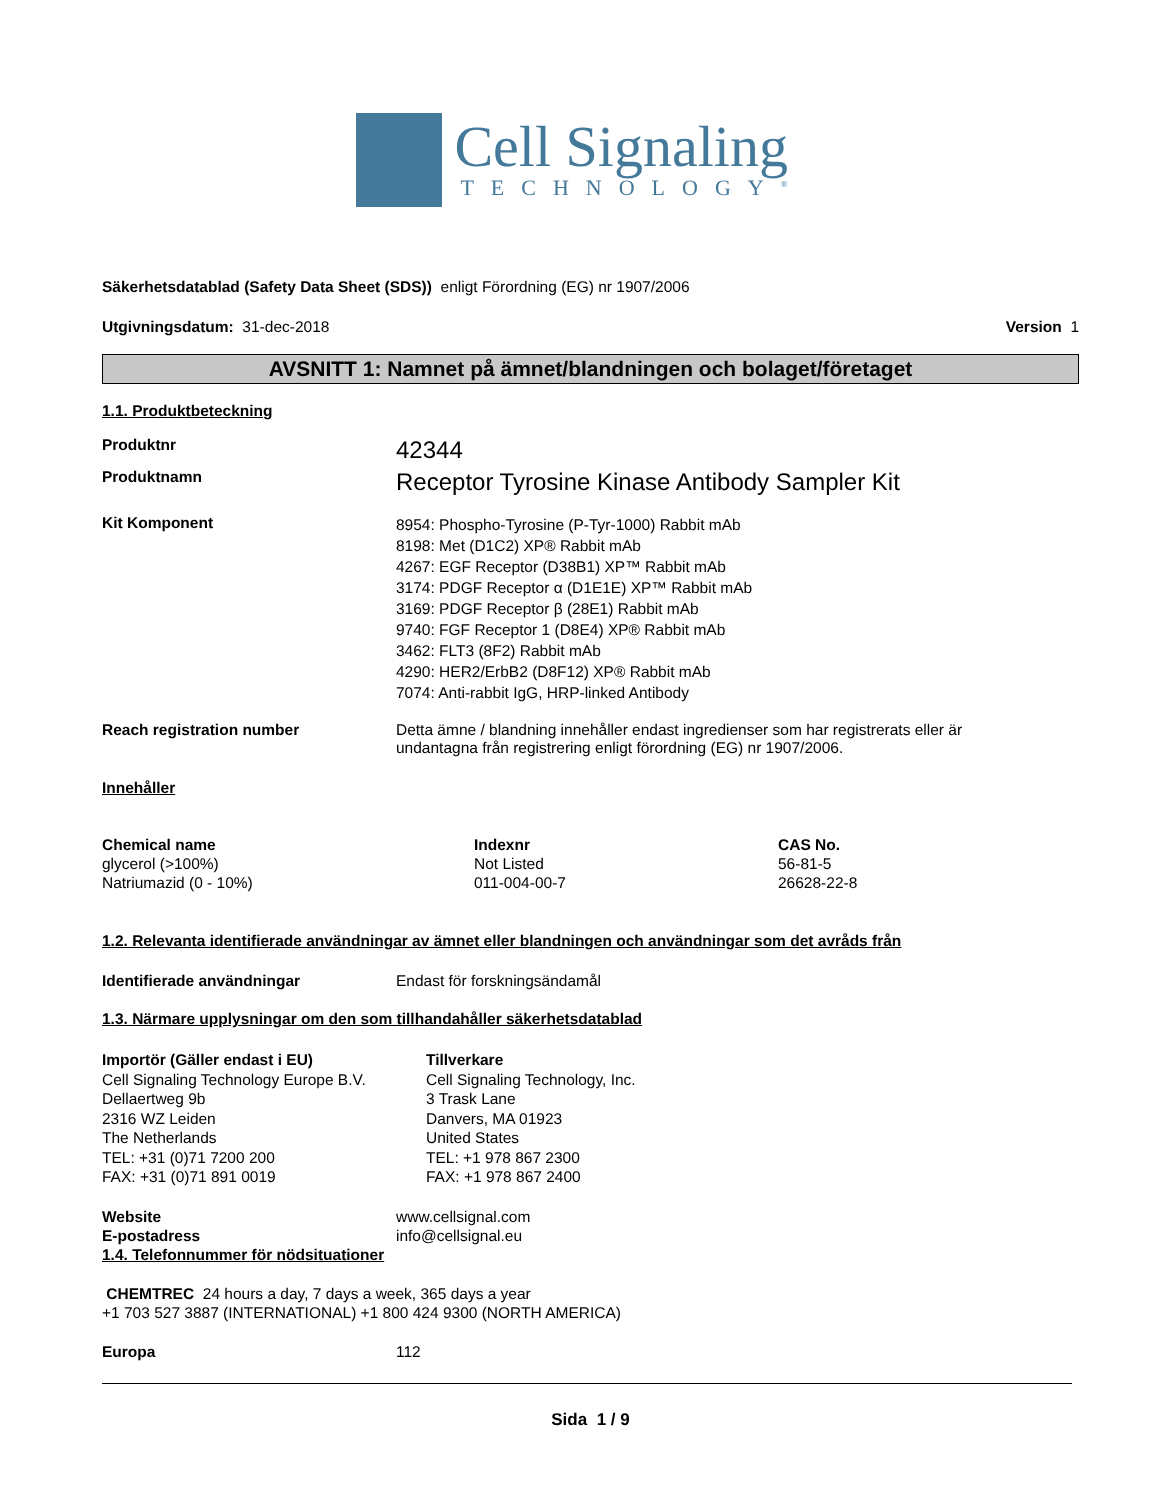Cell Signaling
TECHNOLOGY<sup>®</sup>
Säkerhetsdatablad (Safety Data Sheet (SDS)) enligt Förordning (EG) nr 1907/2006
Utgivningsdatum: 31-dec-2018 Version 1
AVSNITT 1: Namnet på ämnet/blandningen och bolaget/företaget
1.1. Produktbeteckning
Produktnr
42344
Produktnamn
Receptor Tyrosine Kinase Antibody Sampler Kit
Kit Komponent
8954: Phospho-Tyrosine (P-Tyr-1000) Rabbit mAb
8198: Met (D1C2) XP® Rabbit mAb
4267: EGF Receptor (D38B1) XP™ Rabbit mAb
3174: PDGF Receptor α (D1E1E) XP™ Rabbit mAb
3169: PDGF Receptor β (28E1) Rabbit mAb
9740: FGF Receptor 1 (D8E4) XP® Rabbit mAb
3462: FLT3 (8F2) Rabbit mAb
4290: HER2/ErbB2 (D8F12) XP® Rabbit mAb
7074: Anti-rabbit IgG, HRP-linked Antibody
Reach registration number Detta ämne / blandning innehåller endast ingredienser som har registrerats eller är
undantagna från registrering enligt förordning (EG) nr 1907/2006.
Innehåller
| Chemical name | Indexnr | CAS No. |
| --- | --- | --- |
| glycerol (>100%) | Not Listed | 56-81-5 |
| Natriumazid (0 - 10%) | 011-004-00-7 | 26628-22-8 |
1.2. Relevanta identifierade användningar av ämnet eller blandningen och användningar som det avråds från
Identifierade användningar Endast för forskningsändamål
1.3. Närmare upplysningar om den som tillhandahåller säkerhetsdatablad
Importör (Gäller endast i EU)
Cell Signaling Technology Europe B.V.
Dellaertweg 9b
2316 WZ Leiden
The Netherlands
TEL: +31 (0)71 7200 200
FAX: +31 (0)71 891 0019
Tillverkare
Cell Signaling Technology, Inc.
3 Trask Lane
Danvers, MA 01923
United States
TEL: +1 978 867 2300
FAX: +1 978 867 2400
Website
E-postadress
www.cellsignal.com
info@cellsignal.eu
1.4. Telefonnummer för nödsituationer
CHEMTREC 24 hours a day, 7 days a week, 365 days a year
+1 703 527 3887 (INTERNATIONAL) +1 800 424 9300 (NORTH AMERICA)
Europa 112
Sida 1 / 9